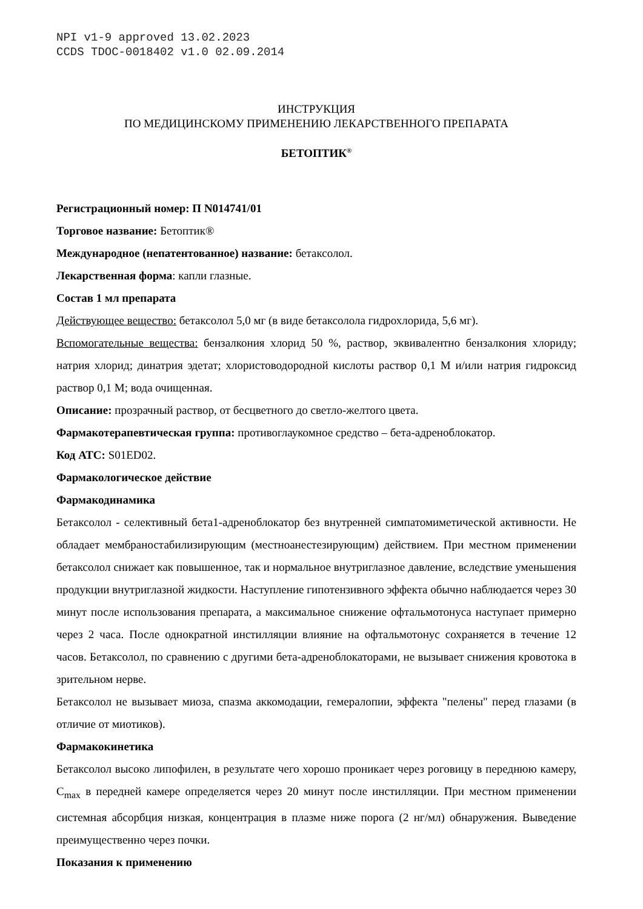NPI v1-9 approved 13.02.2023
CCDS TDOC-0018402 v1.0 02.09.2014
ИНСТРУКЦИЯ
ПО МЕДИЦИНСКОМУ ПРИМЕНЕНИЮ ЛЕКАРСТВЕННОГО ПРЕПАРАТА
БЕТОПТИК<sup>®</sup>
Регистрационный номер: П N014741/01
Торговое название: Бетоптик®
Международное (непатентованное) название: бетаксолол.
Лекарственная форма: капли глазные.
Состав 1 мл препарата
Действующее вещество: бетаксолол 5,0 мг (в виде бетаксолола гидрохлорида, 5,6 мг).
Вспомогательные вещества: бензалкония хлорид 50 %, раствор, эквивалентно бензалкония хлориду; натрия хлорид; динатрия эдетат; хлористоводородной кислоты раствор 0,1 М и/или натрия гидроксид раствор 0,1 М; вода очищенная.
Описание: прозрачный раствор, от бесцветного до светло-желтого цвета.
Фармакотерапевтическая группа: противоглаукомное средство – бета-адреноблокатор.
Код АТС: S01ED02.
Фармакологическое действие
Фармакодинамика
Бетаксолол - селективный бета1-адреноблокатор без внутренней симпатомиметической активности. Не обладает мембраностабилизирующим (местноанестезирующим) действием. При местном применении бетаксолол снижает как повышенное, так и нормальное внутриглазное давление, вследствие уменьшения продукции внутриглазной жидкости. Наступление гипотензивного эффекта обычно наблюдается через 30 минут после использования препарата, а максимальное снижение офтальмотонуса наступает примерно через 2 часа. После однократной инстилляции влияние на офтальмотонус сохраняется в течение 12 часов. Бетаксолол, по сравнению с другими бета-адреноблокаторами, не вызывает снижения кровотока в зрительном нерве.
Бетаксолол не вызывает миоза, спазма аккомодации, гемералопии, эффекта "пелены" перед глазами (в отличие от миотиков).
Фармакокинетика
Бетаксолол высоко липофилен, в результате чего хорошо проникает через роговицу в переднюю камеру, C<sub>max</sub> в передней камере определяется через 20 минут после инстилляции. При местном применении системная абсорбция низкая, концентрация в плазме ниже порога (2 нг/мл) обнаружения. Выведение преимущественно через почки.
Показания к применению